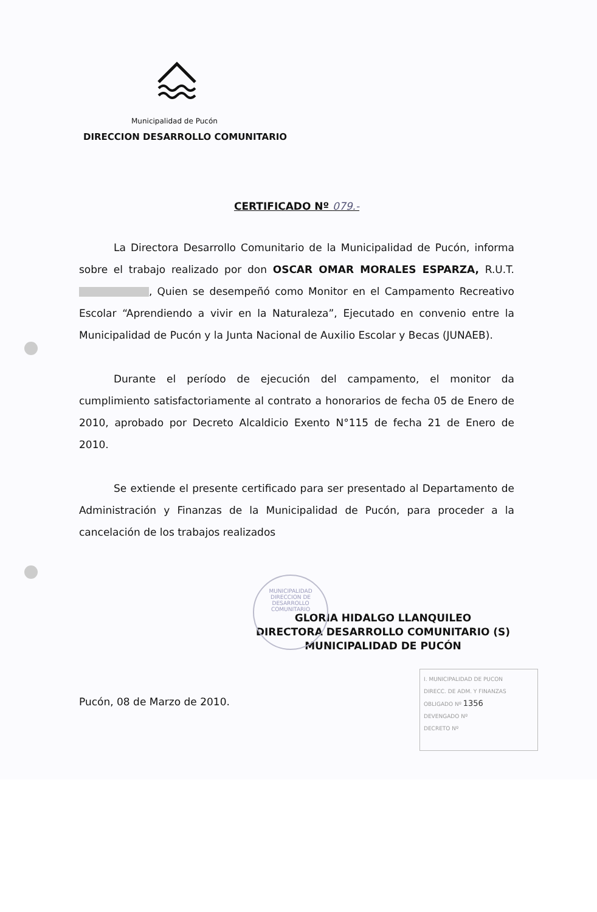Municipalidad de Pucón
MUNICIPALIDAD
DIRECCION DE
DESARROLLO
COMUNITARIO
DIRECCION DESARROLLO COMUNITARIO
CERTIFICADO Nº 079.-
La Directora Desarrollo Comunitario de la Municipalidad de Pucón, informa sobre el trabajo realizado por don OSCAR OMAR MORALES ESPARZA, R.U.T. , Quien se desempeñó como Monitor en el Campamento Recreativo Escolar “Aprendiendo a vivir en la Naturaleza”, Ejecutado en convenio entre la Municipalidad de Pucón y la Junta Nacional de Auxilio Escolar y Becas (JUNAEB).
Durante el período de ejecución del campamento, el monitor da cumplimiento satisfactoriamente al contrato a honorarios de fecha 05 de Enero de 2010, aprobado por Decreto Alcaldicio Exento N°115 de fecha 21 de Enero de 2010.
Se extiende el presente certificado para ser presentado al Departamento de Administración y Finanzas de la Municipalidad de Pucón, para proceder a la cancelación de los trabajos realizados
GLORIA HIDALGO LLANQUILEO
DIRECTORA DESARROLLO COMUNITARIO (S)
MUNICIPALIDAD DE PUCÓN
Pucón, 08 de Marzo de 2010.
I. MUNICIPALIDAD DE PUCON
DIRECC. DE ADM. Y FINANZAS
OBLIGADO Nº 1356
DEVENGADO Nº
DECRETO Nº